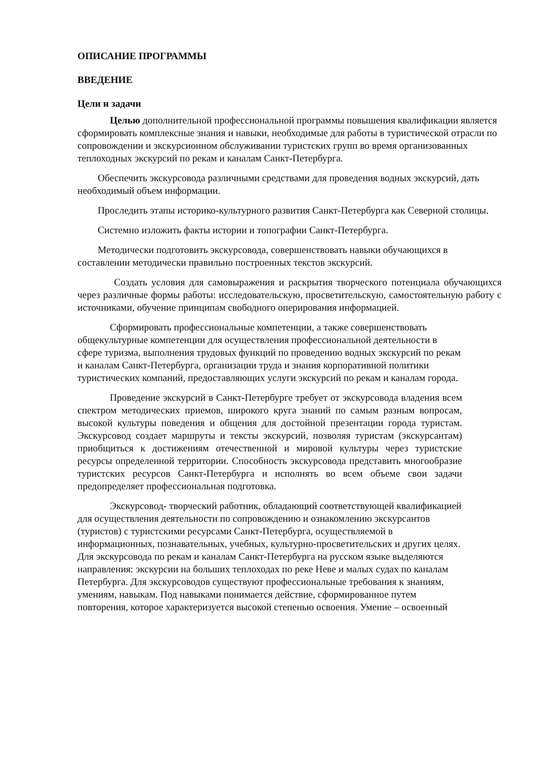ОПИСАНИЕ ПРОГРАММЫ
ВВЕДЕНИЕ
Цели и задачи
Целью дополнительной профессиональной программы повышения квалификации является сформировать комплексные знания и навыки, необходимые для работы в туристической отрасли по сопровождении и экскурсионном обслуживании туристских групп во время организованных теплоходных экскурсий по рекам и каналам Санкт-Петербурга.
Обеспечить экскурсовода различными средствами для проведения водных экскурсий, дать необходимый объем информации.
Проследить этапы историко-культурного развития Санкт-Петербурга как Северной столицы.
Системно изложить факты истории и топографии Санкт-Петербурга.
Методически подготовить экскурсовода, совершенствовать навыки обучающихся в составлении методически правильно построенных текстов экскурсий.
Создать условия для самовыражения и раскрытия творческого потенциала обучающихся через различные формы работы: исследовательскую, просветительскую, самостоятельную работу с источниками, обучение принципам свободного оперирования информацией.
Сформировать профессиональные компетенции, а также совершенствовать общекультурные компетенции для осуществления профессиональной деятельности в сфере туризма, выполнения трудовых функций по проведению водных экскурсий по рекам и каналам Санкт-Петербурга, организации труда и знания корпоративной политики туристических компаний, предоставляющих услуги экскурсий по рекам и каналам города.
Проведение экскурсий в Санкт-Петербурге требует от экскурсовода владения всем спектром методических приемов, широкого круга знаний по самым разным вопросам, высокой культуры поведения и общения для достойной презентации города туристам. Экскурсовод создает маршруты и тексты экскурсий, позволяя туристам (экскурсантам) приобщиться к достижениям отечественной и мировой культуры через туристские ресурсы определенной территории. Способность экскурсовода представить многообразие туристских ресурсов Санкт-Петербурга и исполнять во всем объеме свои задачи предопределяет профессиональная подготовка.
Экскурсовод- творческий работник, обладающий соответствующей квалификацией для осуществления деятельности по сопровождению и ознакомлению экскурсантов (туристов) с туристскими ресурсами Санкт-Петербурга, осуществляемой в информационных, познавательных, учебных, культурно-просветительских и других целях. Для экскурсовода по рекам и каналам Санкт-Петербурга на русском языке выделяются направления: экскурсии на больших теплоходах по реке Неве и малых судах по каналам Петербурга. Для экскурсоводов существуют профессиональные требования к знаниям, умениям, навыкам. Под навыками понимается действие, сформированное путем повторения, которое характеризуется высокой степенью освоения. Умение – освоенный